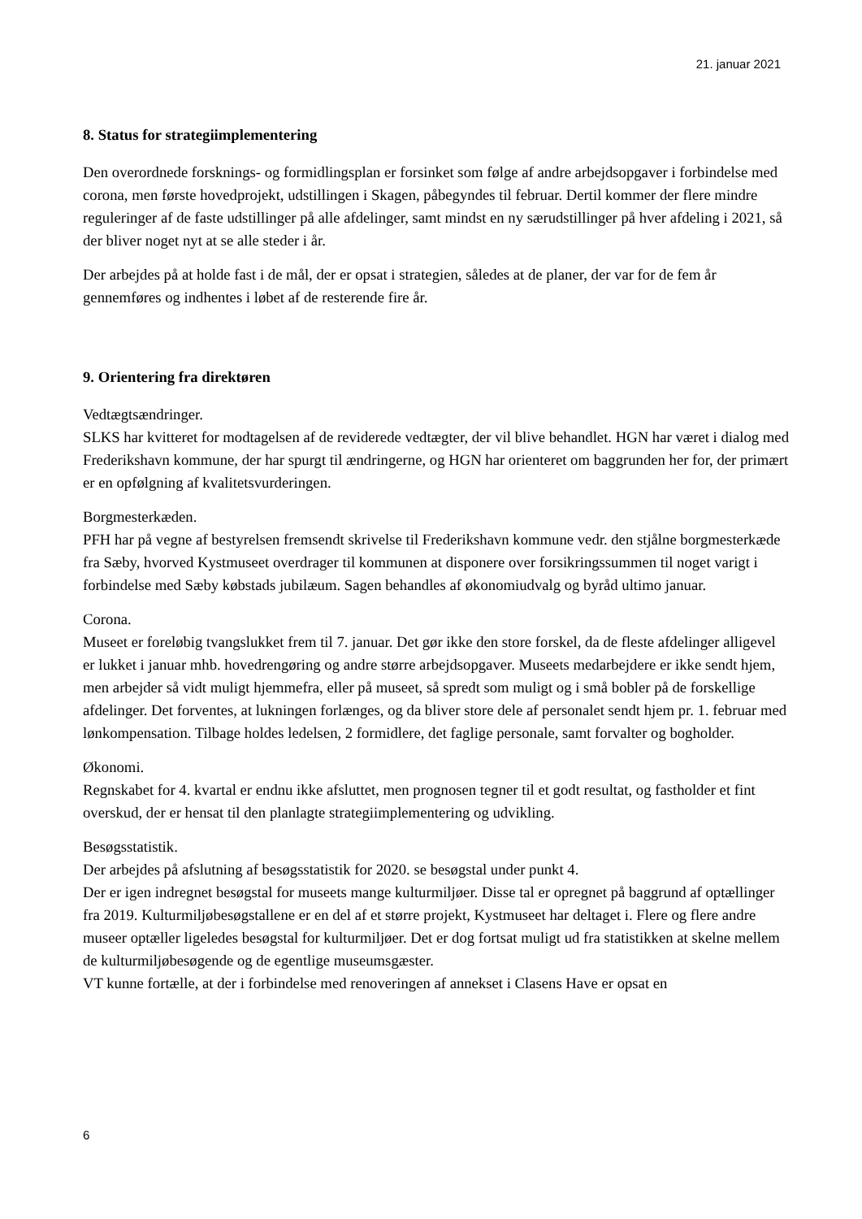21. januar 2021
8. Status for strategiimplementering
Den overordnede forsknings- og formidlingsplan er forsinket som følge af andre arbejdsopgaver i forbindelse med corona, men første hovedprojekt, udstillingen i Skagen, påbegyndes til februar. Dertil kommer der flere mindre reguleringer af de faste udstillinger på alle afdelinger, samt mindst en ny særudstillinger på hver afdeling i 2021, så der bliver noget nyt at se alle steder i år.
Der arbejdes på at holde fast i de mål, der er opsat i strategien, således at de planer, der var for de fem år gennemføres og indhentes i løbet af de resterende fire år.
9. Orientering fra direktøren
Vedtægtsændringer.
SLKS har kvitteret for modtagelsen af de reviderede vedtægter, der vil blive behandlet. HGN har været i dialog med Frederikshavn kommune, der har spurgt til ændringerne, og HGN har orienteret om baggrunden her for, der primært er en opfølgning af kvalitetsvurderingen.
Borgmesterkæden.
PFH har på vegne af bestyrelsen fremsendt skrivelse til Frederikshavn kommune vedr. den stjålne borgmesterkæde fra Sæby, hvorved Kystmuseet overdrager til kommunen at disponere over forsikringssummen til noget varigt i forbindelse med Sæby købstads jubilæum. Sagen behandles af økonomiudvalg og byråd ultimo januar.
Corona.
Museet er foreløbig tvangslukket frem til 7. januar. Det gør ikke den store forskel, da de fleste afdelinger alligevel er lukket i januar mhb. hovedrengøring og andre større arbejdsopgaver. Museets medarbejdere er ikke sendt hjem, men arbejder så vidt muligt hjemmefra, eller på museet, så spredt som muligt og i små bobler på de forskellige afdelinger. Det forventes, at lukningen forlænges, og da bliver store dele af personalet sendt hjem pr. 1. februar med lønkompensation. Tilbage holdes ledelsen, 2 formidlere, det faglige personale, samt forvalter og bogholder.
Økonomi.
Regnskabet for 4. kvartal er endnu ikke afsluttet, men prognosen tegner til et godt resultat, og fastholder et fint overskud, der er hensat til den planlagte strategiimplementering og udvikling.
Besøgsstatistik.
Der arbejdes på afslutning af besøgsstatistik for 2020. se besøgstal under punkt 4.
Der er igen indregnet besøgstal for museets mange kulturmiljøer. Disse tal er opregnet på baggrund af optællinger fra 2019. Kulturmiljøbesøgstallene er en del af et større projekt, Kystmuseet har deltaget i. Flere og flere andre museer optæller ligeledes besøgstal for kulturmiljøer. Det er dog fortsat muligt ud fra statistikken at skelne mellem de kulturmiljøbesøgende og de egentlige museumsgæster.
VT kunne fortælle, at der i forbindelse med renoveringen af annekset i Clasens Have er opsat en
6